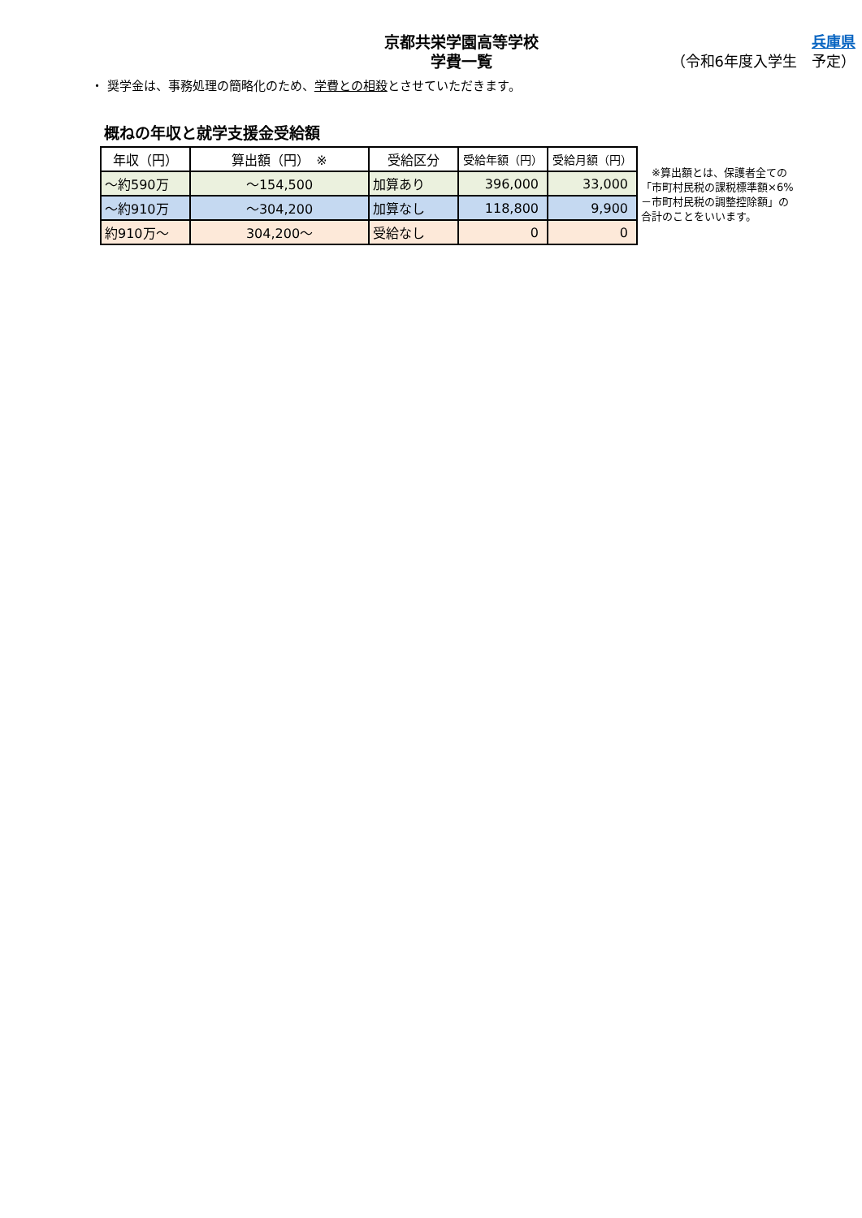京都共栄学園高等学校
学費一覧
兵庫県
（令和6年度入学生　予定）
・ 奨学金は、事務処理の簡略化のため、学費との相殺とさせていただきます。
概ねの年収と就学支援金受給額
| 年収（円） | 算出額（円） ※ | 受給区分 | 受給年額（円） | 受給月額（円） |
| --- | --- | --- | --- | --- |
| ～約590万 | ～154,500 | 加算あり | 396,000 | 33,000 |
| ～約910万 | ～304,200 | 加算なし | 118,800 | 9,900 |
| 約910万～ | 304,200～ | 受給なし | 0 | 0 |
　※算出額とは、保護者全ての
「市町村民税の課税標準額×6%
－市町村民税の調整控除額」の
合計のことをいいます。